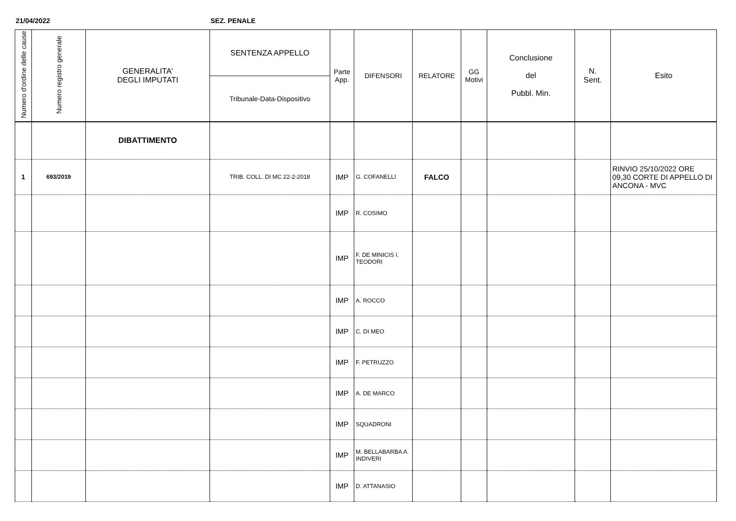21/04/2022 SEZ. PENALE
| Numero d'ordine delle cause | Numero registro generale | GENERALITA' DEGLI IMPUTATI | SENTENZA APPELLO Tribunale-Data-Dispositivo | Parte App. | DIFENSORI | RELATORE | GG Motivi | Conclusione del Pubbl. Min. | N. Sent. | Esito |
| --- | --- | --- | --- | --- | --- | --- | --- | --- | --- | --- |
| | | DIBATTIMENTO | | | | | | | | |
| 1 | 693/2019 | | TRIB. COLL. DI MC 22-2-2018 | IMP | G. COFANELLI | FALCO | | | | RINVIO 25/10/2022 ORE 09,30 CORTE DI APPELLO DI ANCONA - MVC |
| | | | | IMP | R. COSIMO | | | | | |
| | | | | IMP | F. DE MINICIS I. TEODORI | | | | | |
| | | | | IMP | A. ROCCO | | | | | |
| | | | | IMP | C. DI MEO | | | | | |
| | | | | IMP | F. PETRUZZO | | | | | |
| | | | | IMP | A. DE MARCO | | | | | |
| | | | | IMP | SQUADRONI | | | | | |
| | | | | IMP | M. BELLABARBA A. INDIVERI | | | | | |
| | | | | IMP | D. ATTANASIO | | | | | |